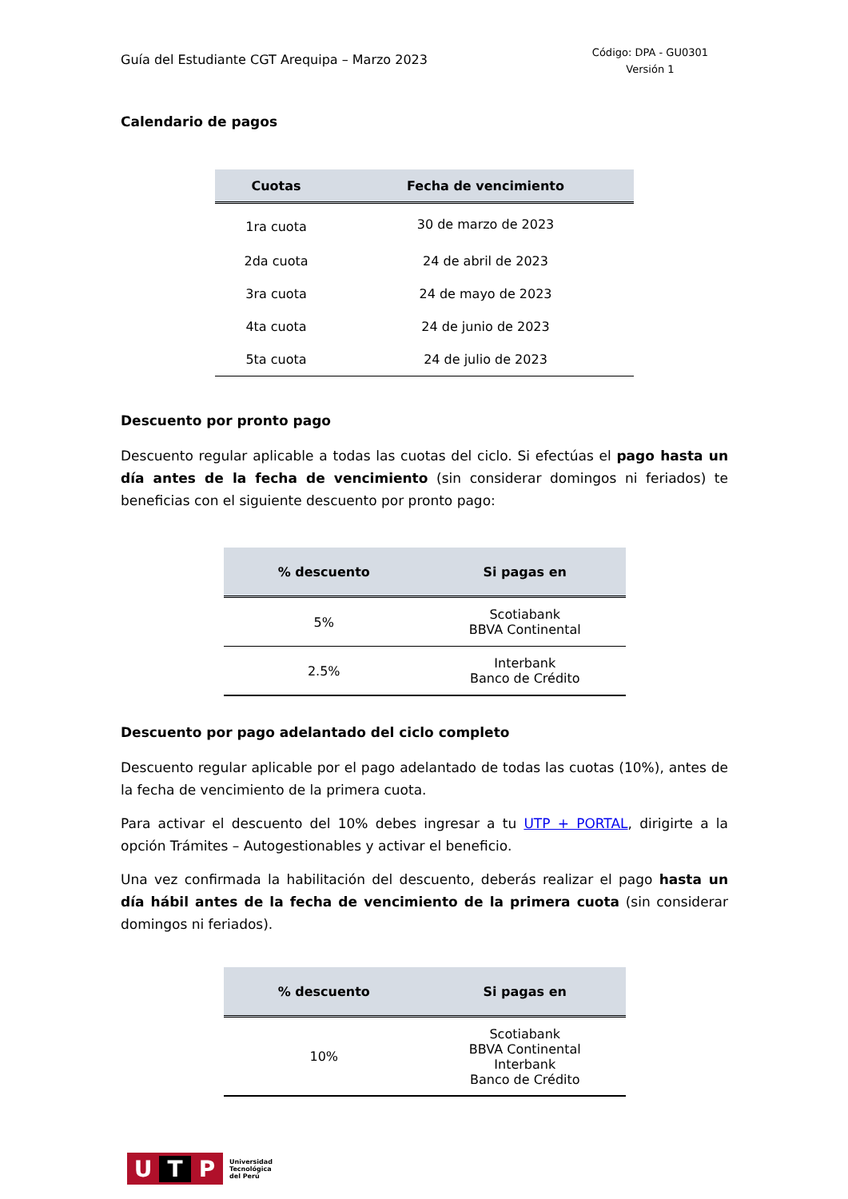Guía del Estudiante CGT Arequipa – Marzo 2023
Código: DPA - GU0301
Versión 1
Calendario de pagos
| Cuotas | Fecha de vencimiento |
| --- | --- |
| 1ra cuota | 30 de marzo de 2023 |
| 2da cuota | 24 de abril de 2023 |
| 3ra cuota | 24 de mayo de 2023 |
| 4ta cuota | 24 de junio de 2023 |
| 5ta cuota | 24 de julio de 2023 |
Descuento por pronto pago
Descuento regular aplicable a todas las cuotas del ciclo. Si efectúas el pago hasta un día antes de la fecha de vencimiento (sin considerar domingos ni feriados) te beneficias con el siguiente descuento por pronto pago:
| % descuento | Si pagas en |
| --- | --- |
| 5% | Scotiabank BBVA Continental |
| 2.5% | Interbank Banco de Crédito |
Descuento por pago adelantado del ciclo completo
Descuento regular aplicable por el pago adelantado de todas las cuotas (10%), antes de la fecha de vencimiento de la primera cuota.
Para activar el descuento del 10% debes ingresar a tu UTP + PORTAL, dirigirte a la opción Trámites – Autogestionables y activar el beneficio.
Una vez confirmada la habilitación del descuento, deberás realizar el pago hasta un día hábil antes de la fecha de vencimiento de la primera cuota (sin considerar domingos ni feriados).
| % descuento | Si pagas en |
| --- | --- |
| 10% | Scotiabank BBVA Continental Interbank Banco de Crédito |
U T P
Universidad
Tecnológica
del Perú